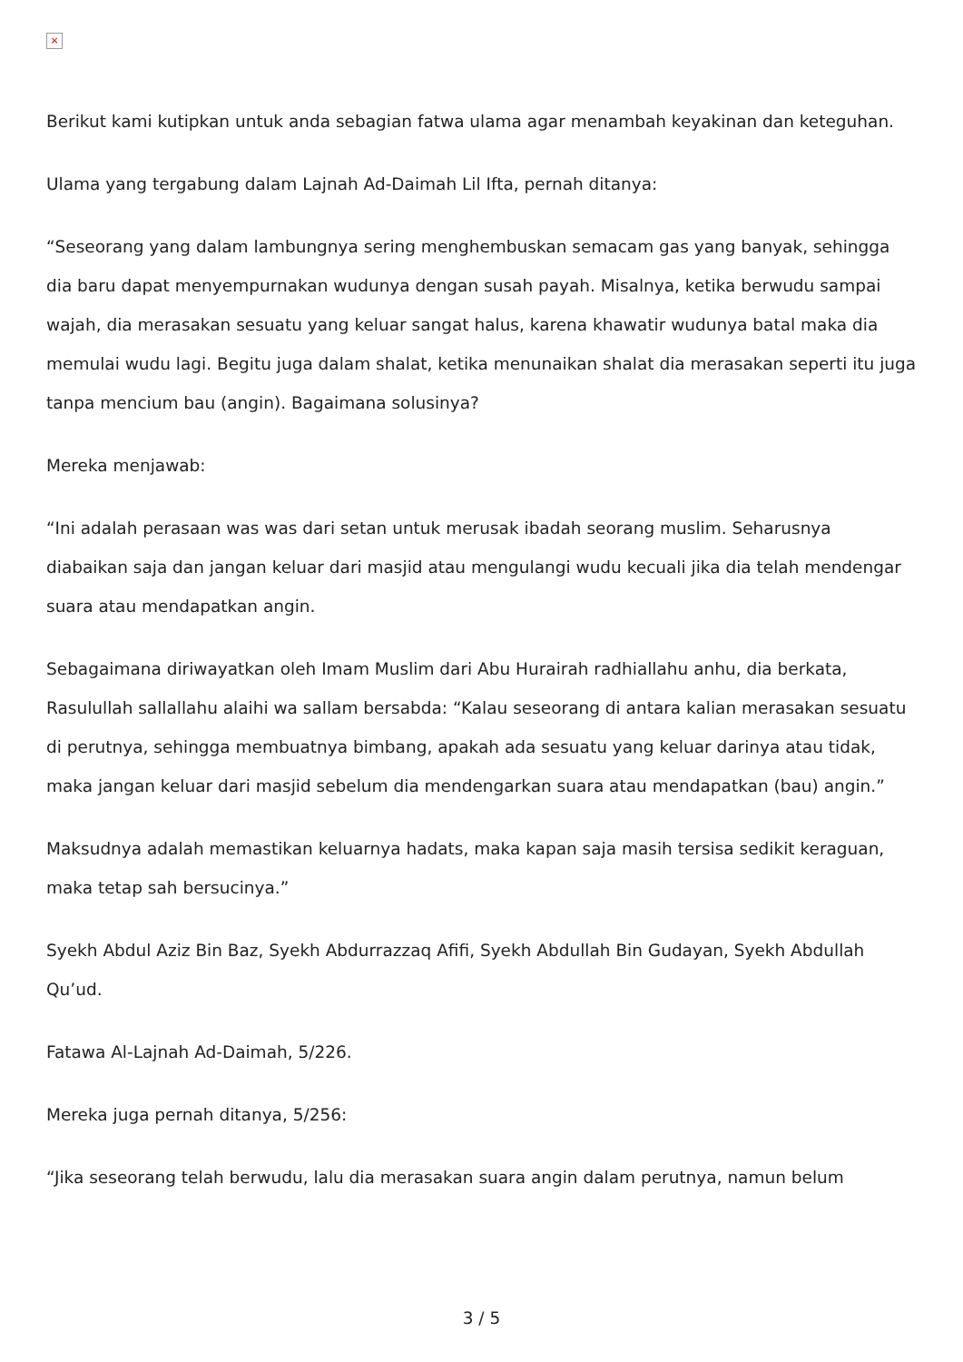×
Berikut kami kutipkan untuk anda sebagian fatwa ulama agar menambah keyakinan dan keteguhan.
Ulama yang tergabung dalam Lajnah Ad-Daimah Lil Ifta, pernah ditanya:
“Seseorang yang dalam lambungnya sering menghembuskan semacam gas yang banyak, sehingga dia baru dapat menyempurnakan wudunya dengan susah payah. Misalnya, ketika berwudu sampai wajah, dia merasakan sesuatu yang keluar sangat halus, karena khawatir wudunya batal maka dia memulai wudu lagi. Begitu juga dalam shalat, ketika menunaikan shalat dia merasakan seperti itu juga tanpa mencium bau (angin). Bagaimana solusinya?
Mereka menjawab:
“Ini adalah perasaan was was dari setan untuk merusak ibadah seorang muslim. Seharusnya diabaikan saja dan jangan keluar dari masjid atau mengulangi wudu kecuali jika dia telah mendengar suara atau mendapatkan angin.
Sebagaimana diriwayatkan oleh Imam Muslim dari Abu Hurairah radhiallahu anhu, dia berkata, Rasulullah sallallahu alaihi wa sallam bersabda: “Kalau seseorang di antara kalian merasakan sesuatu di perutnya, sehingga membuatnya bimbang, apakah ada sesuatu yang keluar darinya atau tidak, maka jangan keluar dari masjid sebelum dia mendengarkan suara atau mendapatkan (bau) angin.”
Maksudnya adalah memastikan keluarnya hadats, maka kapan saja masih tersisa sedikit keraguan, maka tetap sah bersucinya.”
Syekh Abdul Aziz Bin Baz, Syekh Abdurrazzaq Afifi, Syekh Abdullah Bin Gudayan, Syekh Abdullah Qu’ud.
Fatawa Al-Lajnah Ad-Daimah, 5/226.
Mereka juga pernah ditanya, 5/256:
“Jika seseorang telah berwudu, lalu dia merasakan suara angin dalam perutnya, namun belum
3 / 5